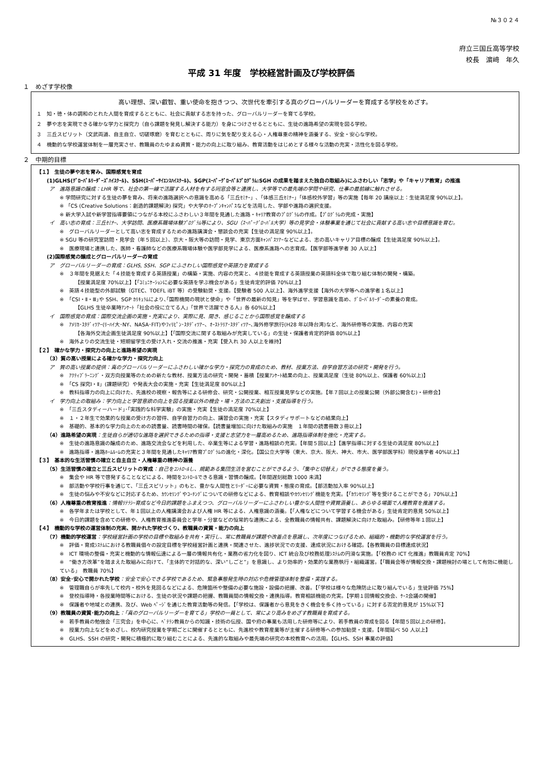№３０２４
府立三国丘高等学校
校長　濵﨑　年久
平成 31 年度　学校経営計画及び学校評価
１　めざす学校像
高い理想、深い叡智、重い使命を抱きつつ、次世代を牽引する真のグローバルリーダーを育成する学校をめざす。
１　知・徳・体の調和のとれた人間を育成するとともに、社会に貢献する志を持った、グローバルリーダーを育てる学校。
２　夢や志を実現できる確かな学力と探究力（自ら課題を発見し解決する能力）を身につけさせるとともに、生徒の進路希望の実現を図る学校。
３　三丘スピリット（文武両道、自主自立、切磋琢磨）を育むとともに、周りに気を配り支える心・人権尊重の精神を涵養する、安全・安心な学校。
４　機動的な学校運営体制を一層充実させ、教職員のたゆまぬ資質・能力の向上に取り組み、教育活動をはじめとする様々な活動の充実・活性化を図る学校。
２　中期的目標
【１】　生徒の夢や志を育み、国際感覚を育成
(1)GLHS(ｸﾞﾛｰﾊﾞﾙﾘｰﾀﾞｰｽﾞﾊｲｽｸｰﾙ)、SSH(ｽｰﾊﾟｰｻｲｴﾝｽﾊｲｽｸｰﾙ)、SGP(ｽｰﾊﾟｰｸﾞﾛｰﾊﾞﾙﾌﾟﾛｸﾞﾗﾑ:SGH の成果を踏まえた独自の取組み)にふさわしい「志学」や「キャリア教育」の推進
ア　進路意識の醸成：LHR 等で、社会の第一線で活躍する人材を有する同窓会等と連携し、大学等での最先端の学問や研究、仕事の最前線に触れさせる。
※ 学問研究に対する生徒の夢を育み、将来の進路選択への意識を高める「三丘ｾﾐﾅｰ」､「体感三丘ｾﾐﾅｰ」｢体感校外学習」等の実施【毎年 20 講座以上：生徒満足度 90%以上】。
※ 「CS (Creative Solutions：創造的課題解決) 探究」や大学のｵｰﾌﾟﾝｷｬﾝﾊﾟｽなどを活用した、学部や進路の選択支援。
※ 新大学入試や新学習指導要領につながる本校にふさわしい３年間を見通した進路・ｷｬﾘｱ教育のﾌﾟﾛｸﾞﾗﾑの作成。【ﾌﾟﾛｸﾞﾗﾑの完成・実施】
イ　高い志の育成：三丘ｾﾐﾅｰ、大学訪問、医療系職場体験ﾌﾟﾛｸﾞﾗﾑ等により、SGU（ｽｰﾊﾟｰｸﾞﾛｰﾊﾞﾙ大学）等の見学会・体験事業を通じて社会に貢献する高い志や目標意識を育む。
※　グローバルリーダーとして高い志を育成するための進路講演会・懇談会の充実【生徒の満足度 90%以上】。
※ SGU 等の研究室訪問・見学会（年５回以上）、京大・阪大等の訪問・見学、東京方面ｷｬﾝﾊﾟｽﾂｱｰなどによる、志の高いキャリア目標の醸成【生徒満足度 90%以上】。
※　医療現場と連携した、医師・看護師などの医療系職場体験や医学部見学による、医療系進路への志育成。【医学部等進学者 30 人以上】
(2)国際感覚の醸成とグローバルリーダーの育成
ア　グローバルリーダーの育成：GLHS, SSH、SGP にふさわしい国際感覚や英語力を育成する
※　３年間を見据えた「４技能を育成する英語授業」の構築・実施、内容の充実と、４技能を育成する英語授業の英語科全体で取り組む体制の開発・構築。
【授業満足度 70%以上】【｢ｺﾐｭﾆｹｰｼｮﾝに必要な英語を学ぶ機会がある」生徒肯定的評価 70%以上】
※　英語４技能型の外部試験（GTEC、TOEFL iBT 等）の受験勧奨・支援。【受験者 500 人以上】、海外進学支援【海外の大学等への進学者１名以上】
※　｢CSⅠ・Ⅱ・Ⅲ｣や SSH、SGP ｶﾘｷｭﾗﾑにより､｢国際機関の現状と使命」や「世界の最新の知見」等を学ばせ、学習意識を高め、ｸﾞﾛｰﾊﾞﾙﾘｰﾀﾞｰの素養の育成。
【GLHS 生徒卒業時ｱﾝｹｰﾄ「社会の役に立てる人」｢世界で活躍できる人」各 60%以上】
イ　国際感覚の育成：国際交流企画の実施・充実により、実際に見、聞き、感じることから国際感覚を醸成する
※　ｱﾒﾘｶ･ｽﾀﾃﾞｨﾂｱｰ(ﾘｰﾊｲ大･NY、NASA･FIT)やﾌｨﾘﾋﾟﾝ･ｽﾀﾃﾞｨﾂｱｰ、ｵｰｽﾄﾗﾘｱ･ｽﾀﾃﾞｨﾂｱｰ､海外修学旅行(H28 年以降台湾)など、海外研修等の実施、内容の充実
【各海外交流企画生徒満足度 90%以上】【｢国際交流に関する取組みが充実している」の生徒・保護者肯定的評価 80%以上】
※　海外よりの交流生徒・短期留学生の受け入れ・交流の推進・充実【受入れ 30 人以上を維持】
【２】　確かな学力・探究力の向上と進路希望の実現
（3）質の高い授業による確かな学力・探究力向上
ア　質の高い授業の提供：真のグローバルリーダーにふさわしい確かな学力・探究力の育成のため、教材、授業方法、自学自習方法の研究・開発を行う。
※　ｱｸﾃｨﾌﾞﾗｰﾆﾝｸﾞ・双方向授業等のための新たな教材、授業方法の研究・開発・蓄積【授業ｱﾝｹｰﾄ結果の向上、授業満足度（生徒 80%以上、保護者 60%以上)】
※　「CS 探究Ⅰ・Ⅱ」(課題研究）や発表大会の実施・充実【生徒満足度 80%以上】
※　教科指導力の向上に向けた、先進校の視察・報告等による研修会、研究・公開授業、相互授業見学などの実施。【年７回以上の授業公開（外部公開含む)・研修会】
イ　学力向上の取組み：学力向上と学習意欲の向上を図る授業以外の機会・場・方法の工夫創出・支援指導を行う。
※　「三丘スタディーハード｣･｢実践的な科学実験」の実施・充実【生徒の満足度 70%以上】
※　１・２年生で効果的な授業の受け方の習得、自学自習力の向上、講習会の実施・充実【スタディサポートなどの結果向上】
※　基礎的、基本的な学力向上のための読書量、読書時間の確保。【読書量増加に向けた取組みの実施　１年間の読書冊数３冊以上】
（4）進路希望の実現：生徒自らが適切な進路を選択できるための指導・支援と志望力を一層高めるため、進路指導体制を強化・充実する。
※　生徒の進路意識の醸成のため、進路交流会などを利用した、卒業生等による学習・進路相談の充実。【年間５回以上】【進学指導に対する生徒の満足度 80%以上】
※　進路指導・進路ﾎｰﾑﾙｰﾑの充実と３年間を見通したｷｬﾘｱ教育ﾌﾟﾛｸﾞﾗﾑの進化・深化。【国公立大学等（東大、京大、阪大、神大、市大、医学部医学科）現役進学者 40%以上】
【３】　基本的な生活習慣の確立と自主自立・人権尊重の精神の涵養
（5）生活習慣の確立と三丘スピリットの育成：自己をｺﾝﾄﾛｰﾙし、規範ある集団生活を営むことができるよう、「集中と切替え」ができる態度を養う。
※　集会や HR 等で啓発することなどによる、時間をｺﾝﾄﾛｰﾙできる意識・習慣の醸成。【年間遅刻総数 1000 未満】
※　部活動や学校行事を通じて、「三丘スピリット」のもと、豊かな人間性とﾘｰﾀﾞｰに必要な資質・態度の育成。【部活動加入率 90%以上】
※　生徒の悩みや不安などに対応するため、ｶｳﾝｾﾘﾝｸﾞやｺｰﾁﾝｸﾞについての研修などによる、教育相談やｶｳﾝｾﾘﾝｸﾞ機能を充実。【｢ｶｳﾝｾﾘﾝｸﾞ等を受けることができる」70%以上】
（6）人権尊重の教育推進：情報ﾘﾃﾗｼｰ育成など今日的課題をふまえつつ、グローバルリーダーにふさわしい豊かな人間性や資質涵養し、あらゆる場面で人権教育を推進する。
※　各学年または学校として、年１回以上の人権講演会および人権 HR 等による、人権意識の涵養。【｢人権などについて学習する機会がある」生徒肯定的意見 50%以上】
※　今日的課題を含めての研修や、人権教育推進委員会と学年・分掌などの恒常的な連携による、全教職員の情報共有、課題解決に向けた取組み。【研修等年１回以上】
【４】　機動的な学校の運営体制の充実、開かれた学校づくり、教職員の資質・能力の向上
（7）機動的学校運営：学校経営計画の学校の目標や取組みを共有・実行し、常に教職員が課題や改善点を意識し、次年度につなげるため、組織的・機動的な学校運営を行う。
※　評価・育成ｼｽﾃﾑにおける教職員個々の設定目標を学校経営計画と連携・関連させた、進捗状況での支援、達成状況における確認。【各教職員の目標達成状況】
※　ICT 環境の整備・充実と機動的な情報伝達による一層の情報共有化・業務の省力化を図り、ICT 統合及び校務処理ｼｽﾃﾑの円滑な実施。【｢校務の ICT 化推進」教職員肯定 70%】
※　“働き方改革”を踏まえた取組みに向けて、「主体的で対話的な、深い“しごと”」を意識し、より効率的・効果的な業務執行・組織運営。【｢職員会等が情報交換・課題検討の場として有効に機能している」　教職員 70%】
（8）安全･安心で開かれた学校：安全で安心できる学校であるため、緊急事態発生時の対応や危機管理体制を整備・実践する。
※　管理職自らが率先して校内・校外を見回るなどによる、危険箇所や整備の必要な施設・設備の把握、改善。【｢学校は様々な危険防止に取り組んでいる」生徒評価 75%】
※　登校指導時・各授業時間等における、生徒の状況や課題の把握、教職員間の情報交換・連携指導。教育相談機能の充実。【学期１回情報交換会、ｹｰｽ会議の開催】
※　保護者や地域との連携、及び、Web ﾍﾟｰｼﾞを通じた教育活動等の発信。【｢学校は、保護者から意見をきく機会を多く持っている」に対する否定的意見が 15%以下】
（9）教職員の資質･能力の向上：｢真のグローバルリーダーを育てる」学校の一員として、常により高みをめざす教職員を育成する。
※　若手教員の勉強会「三究会」を中心に、ﾍﾞﾃﾗﾝ教員からの知識・技術の伝授、国や府の事業も活用した研修等により、若手教員の育成を図る【年間５回以上の研修】。
※　授業力向上などをめざし、校内研究授業を学期ごとに開催するとともに、先進校や教育産業等が主催する研修等への参加勧奨・支援。【年間延べ 50 人以上】
※　GLHS、SSH の研究・開発に積極的に取り組むことによる、先進的な取組みや最先端の研究の本校教育への活用。【GLHS、SSH 事業の評価】